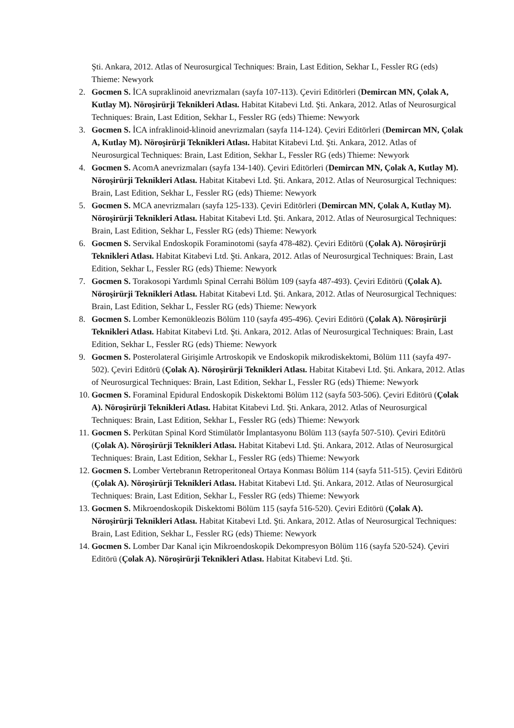Şti. Ankara, 2012. Atlas of Neurosurgical Techniques: Brain, Last Edition, Sekhar L, Fessler RG (eds) Thieme: Newyork
2. Gocmen S. İCA supraklinoid anevrizmaları (sayfa 107-113). Çeviri Editörleri (Demircan MN, Çolak A, Kutlay M). Nöroşirürji Teknikleri Atlası. Habitat Kitabevi Ltd. Şti. Ankara, 2012. Atlas of Neurosurgical Techniques: Brain, Last Edition, Sekhar L, Fessler RG (eds) Thieme: Newyork
3. Gocmen S. İCA infraklinoid-klinoid anevrizmaları (sayfa 114-124). Çeviri Editörleri (Demircan MN, Çolak A, Kutlay M). Nöroşirürji Teknikleri Atlası. Habitat Kitabevi Ltd. Şti. Ankara, 2012. Atlas of Neurosurgical Techniques: Brain, Last Edition, Sekhar L, Fessler RG (eds) Thieme: Newyork
4. Gocmen S. AcomA anevrizmaları (sayfa 134-140). Çeviri Editörleri (Demircan MN, Çolak A, Kutlay M). Nöroşirürji Teknikleri Atlası. Habitat Kitabevi Ltd. Şti. Ankara, 2012. Atlas of Neurosurgical Techniques: Brain, Last Edition, Sekhar L, Fessler RG (eds) Thieme: Newyork
5. Gocmen S. MCA anevrizmaları (sayfa 125-133). Çeviri Editörleri (Demircan MN, Çolak A, Kutlay M). Nöroşirürji Teknikleri Atlası. Habitat Kitabevi Ltd. Şti. Ankara, 2012. Atlas of Neurosurgical Techniques: Brain, Last Edition, Sekhar L, Fessler RG (eds) Thieme: Newyork
6. Gocmen S. Servikal Endoskopik Foraminotomi (sayfa 478-482). Çeviri Editörü (Çolak A). Nöroşirürji Teknikleri Atlası. Habitat Kitabevi Ltd. Şti. Ankara, 2012. Atlas of Neurosurgical Techniques: Brain, Last Edition, Sekhar L, Fessler RG (eds) Thieme: Newyork
7. Gocmen S. Torakosopi Yardımlı Spinal Cerrahi Bölüm 109 (sayfa 487-493). Çeviri Editörü (Çolak A). Nöroşirürji Teknikleri Atlası. Habitat Kitabevi Ltd. Şti. Ankara, 2012. Atlas of Neurosurgical Techniques: Brain, Last Edition, Sekhar L, Fessler RG (eds) Thieme: Newyork
8. Gocmen S. Lomber Kemonükleozis Bölüm 110 (sayfa 495-496). Çeviri Editörü (Çolak A). Nöroşirürji Teknikleri Atlası. Habitat Kitabevi Ltd. Şti. Ankara, 2012. Atlas of Neurosurgical Techniques: Brain, Last Edition, Sekhar L, Fessler RG (eds) Thieme: Newyork
9. Gocmen S. Posterolateral Girişimle Artroskopik ve Endoskopik mikrodiskektomi, Bölüm 111 (sayfa 497-502). Çeviri Editörü (Çolak A). Nöroşirürji Teknikleri Atlası. Habitat Kitabevi Ltd. Şti. Ankara, 2012. Atlas of Neurosurgical Techniques: Brain, Last Edition, Sekhar L, Fessler RG (eds) Thieme: Newyork
10.
Gocmen S. Foraminal Epidural Endoskopik Diskektomi Bölüm 112 (sayfa 503-506). Çeviri Editörü (Çolak A). Nöroşirürji Teknikleri Atlası. Habitat Kitabevi Ltd. Şti. Ankara, 2012. Atlas of Neurosurgical Techniques: Brain, Last Edition, Sekhar L, Fessler RG (eds) Thieme: Newyork
11.
Gocmen S. Perkütan Spinal Kord Stimülatör İmplantasyonu Bölüm 113 (sayfa 507-510). Çeviri Editörü (Çolak A). Nöroşirürji Teknikleri Atlası. Habitat Kitabevi Ltd. Şti. Ankara, 2012. Atlas of Neurosurgical Techniques: Brain, Last Edition, Sekhar L, Fessler RG (eds) Thieme: Newyork
12.
Gocmen S. Lomber Vertebranın Retroperitoneal Ortaya Konması Bölüm 114 (sayfa 511-515). Çeviri Editörü (Çolak A). Nöroşirürji Teknikleri Atlası. Habitat Kitabevi Ltd. Şti. Ankara, 2012. Atlas of Neurosurgical Techniques: Brain, Last Edition, Sekhar L, Fessler RG (eds) Thieme: Newyork
13.
Gocmen S. Mikroendoskopik Diskektomi Bölüm 115 (sayfa 516-520). Çeviri Editörü (Çolak A). Nöroşirürji Teknikleri Atlası. Habitat Kitabevi Ltd. Şti. Ankara, 2012. Atlas of Neurosurgical Techniques: Brain, Last Edition, Sekhar L, Fessler RG (eds) Thieme: Newyork
14.
Gocmen S. Lomber Dar Kanal için Mikroendoskopik Dekompresyon Bölüm 116 (sayfa 520-524). Çeviri Editörü (Çolak A). Nöroşirürji Teknikleri Atlası. Habitat Kitabevi Ltd. Şti.